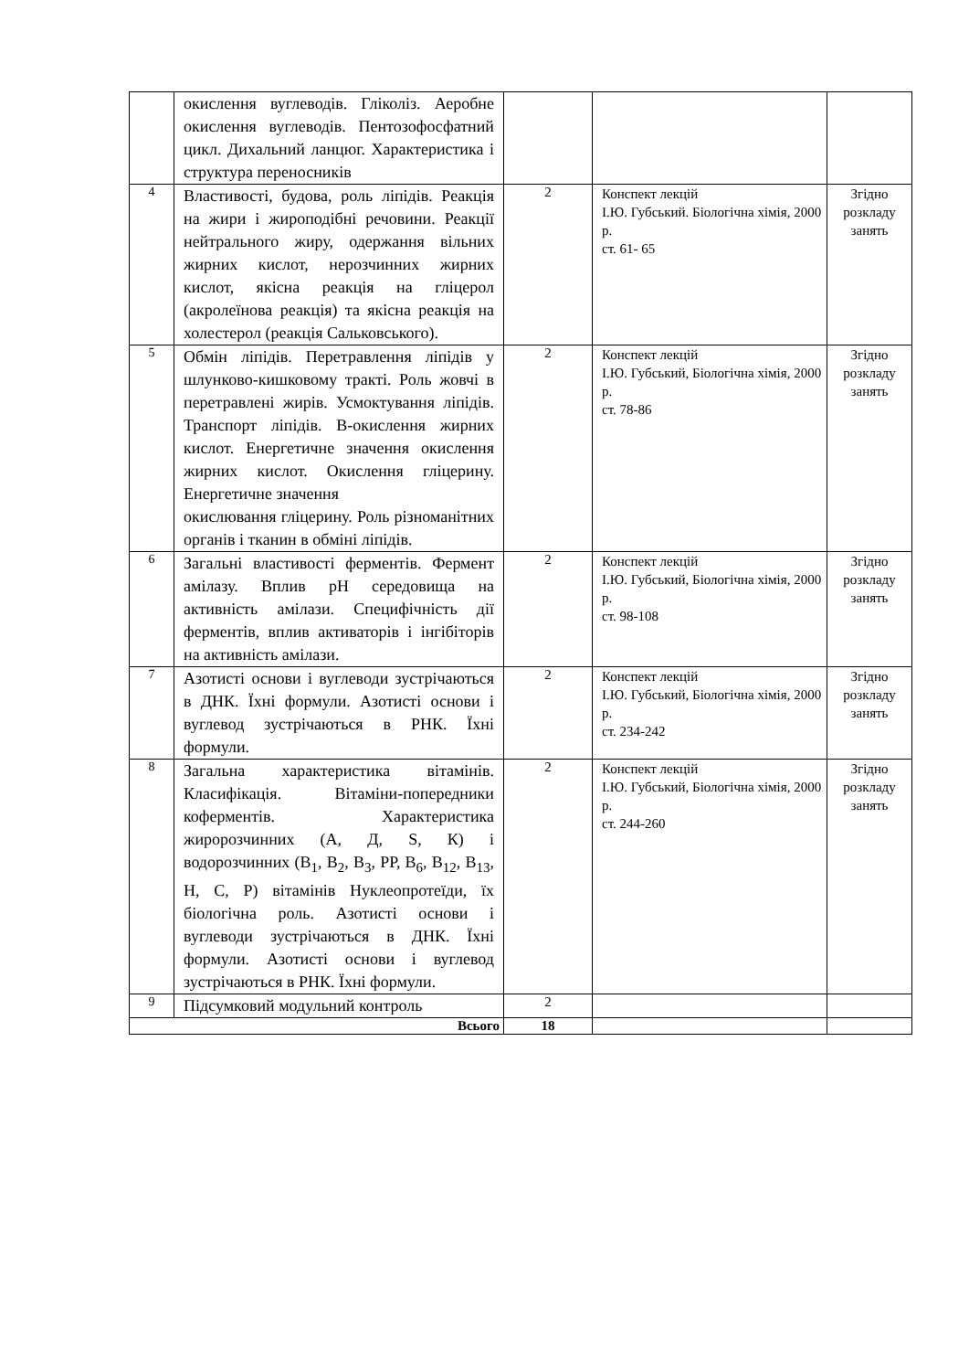| | окислення вуглеводів. Гліколіз. Аеробне окислення вуглеводів. Пентозофосфатний цикл. Дихальний ланцюг. Характеристика і структура переносників | | | |
| 4 | Властивості, будова, роль ліпідів. Реакція на жири і жироподібні речовини. Реакції нейтрального жиру, одержання вільних жирних кислот, нерозчинних жирних кислот, якісна реакція на гліцерол (акролеїнова реакція) та якісна реакція на холестерол (реакція Сальковського). | 2 | Конспект лекцій І.Ю. Губський. Біологічна хімія, 2000 р. ст. 61- 65 | Згідно розкладу занять |
| 5 | Обмін ліпідів. Перетравлення ліпідів у шлунково-кишковому тракті. Роль жовчі в перетравлені жирів. Усмоктування ліпідів. Транспорт ліпідів. В-окислення жирних кислот. Енергетичне значення окислення жирних кислот. Окислення гліцерину. Енергетичне значення окислювання гліцерину. Роль різноманітних органів і тканин в обміні ліпідів. | 2 | Конспект лекцій І.Ю. Губський, Біологічна хімія, 2000 р. ст. 78-86 | Згідно розкладу занять |
| 6 | Загальні властивості ферментів. Фермент амілазу. Вплив pH середовища на активність амілази. Специфічність дії ферментів, вплив активаторів і інгібіторів на активність амілази. | 2 | Конспект лекцій І.Ю. Губський, Біологічна хімія, 2000 р. ст. 98-108 | Згідно розкладу занять |
| 7 | Азотисті основи і вуглеводи зустрічаються в ДНК. Їхні формули. Азотисті основи і вуглевод зустрічаються в РНК. Їхні формули. | 2 | Конспект лекцій І.Ю. Губський, Біологічна хімія, 2000 р. ст. 234-242 | Згідно розкладу занять |
| 8 | Загальна характеристика вітамінів. Класифікація. Вітаміни-попередники коферментів. Характеристика жиророзчинних (А, Д, S, К) і водорозчинних (В<sub>1</sub>, В<sub>2</sub>, В<sub>3</sub>, РР, В<sub>6</sub>, В<sub>12</sub>, В<sub>13</sub>, Н, С, Р) вітамінів Нуклеопротеїди, їх біологічна роль. Азотисті основи і вуглеводи зустрічаються в ДНК. Їхні формули. Азотисті основи і вуглевод зустрічаються в РНК. Їхні формули. | 2 | Конспект лекцій І.Ю. Губський, Біологічна хімія, 2000 р. ст. 244-260 | Згідно розкладу занять |
| 9 | Підсумковий модульний контроль | 2 | | |
| Всього | | 18 | | |